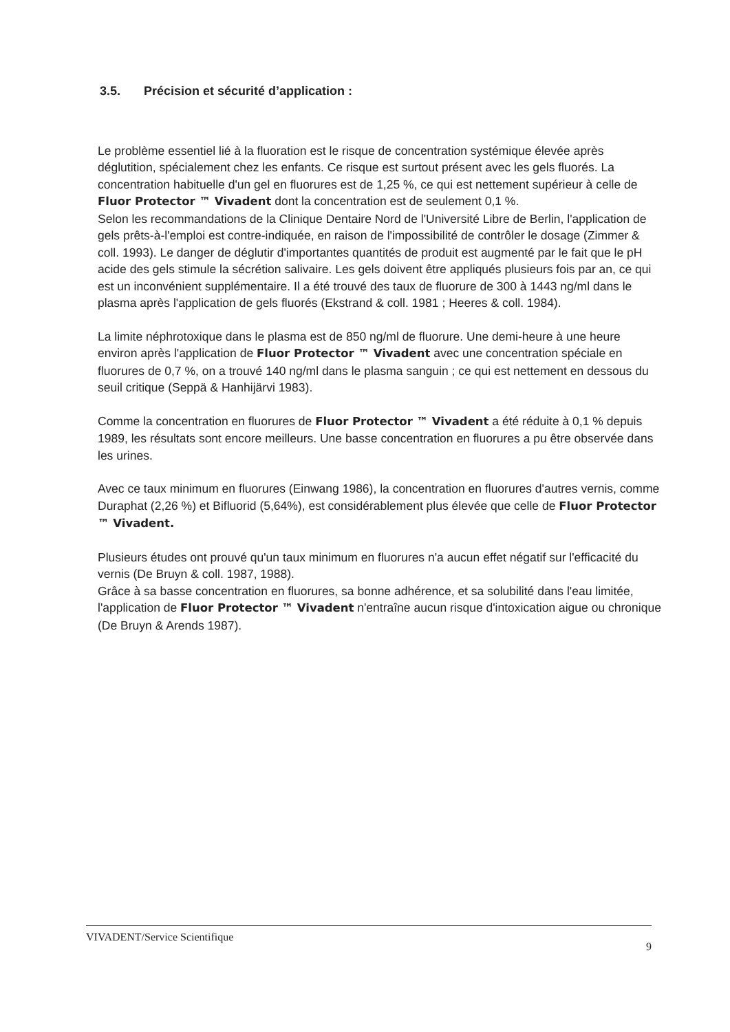3.5. Précision et sécurité d’application :
Le problème essentiel lié à la fluoration est le risque de concentration systémique élevée après déglutition, spécialement chez les enfants. Ce risque est surtout présent avec les gels fluorés. La concentration habituelle d'un gel en fluorures est de 1,25 %, ce qui est nettement supérieur à celle de Fluor Protector ™ Vivadent dont la concentration est de seulement 0,1 %.
Selon les recommandations de la Clinique Dentaire Nord de l'Université Libre de Berlin, l'application de gels prêts-à-l'emploi est contre-indiquée, en raison de l'impossibilité de contrôler le dosage (Zimmer & coll. 1993). Le danger de déglutir d'importantes quantités de produit est augmenté par le fait que le pH acide des gels stimule la sécrétion salivaire. Les gels doivent être appliqués plusieurs fois par an, ce qui est un inconvénient supplémentaire. Il a été trouvé des taux de fluorure de 300 à 1443 ng/ml dans le plasma après l'application de gels fluorés (Ekstrand & coll. 1981 ; Heeres & coll. 1984).
La limite néphrotoxique dans le plasma est de 850 ng/ml de fluorure. Une demi-heure à une heure environ après l'application de Fluor Protector ™ Vivadent avec une concentration spéciale en fluorures de 0,7 %, on a trouvé 140 ng/ml dans le plasma sanguin ; ce qui est nettement en dessous du seuil critique (Seppä & Hanhijärvi 1983).
Comme la concentration en fluorures de Fluor Protector ™ Vivadent a été réduite à 0,1 % depuis 1989, les résultats sont encore meilleurs. Une basse concentration en fluorures a pu être observée dans les urines.
Avec ce taux minimum en fluorures (Einwang 1986), la concentration en fluorures d'autres vernis, comme Duraphat (2,26 %) et Bifluorid (5,64%), est considérablement plus élevée que celle de Fluor Protector ™ Vivadent.
Plusieurs études ont prouvé qu'un taux minimum en fluorures n'a aucun effet négatif sur l'efficacité du vernis (De Bruyn & coll. 1987, 1988).
Grâce à sa basse concentration en fluorures, sa bonne adhérence, et sa solubilité dans l'eau limitée, l'application de Fluor Protector ™ Vivadent n'entraîne aucun risque d'intoxication aigue ou chronique (De Bruyn & Arends 1987).
VIVADENT/Service Scientifique 9